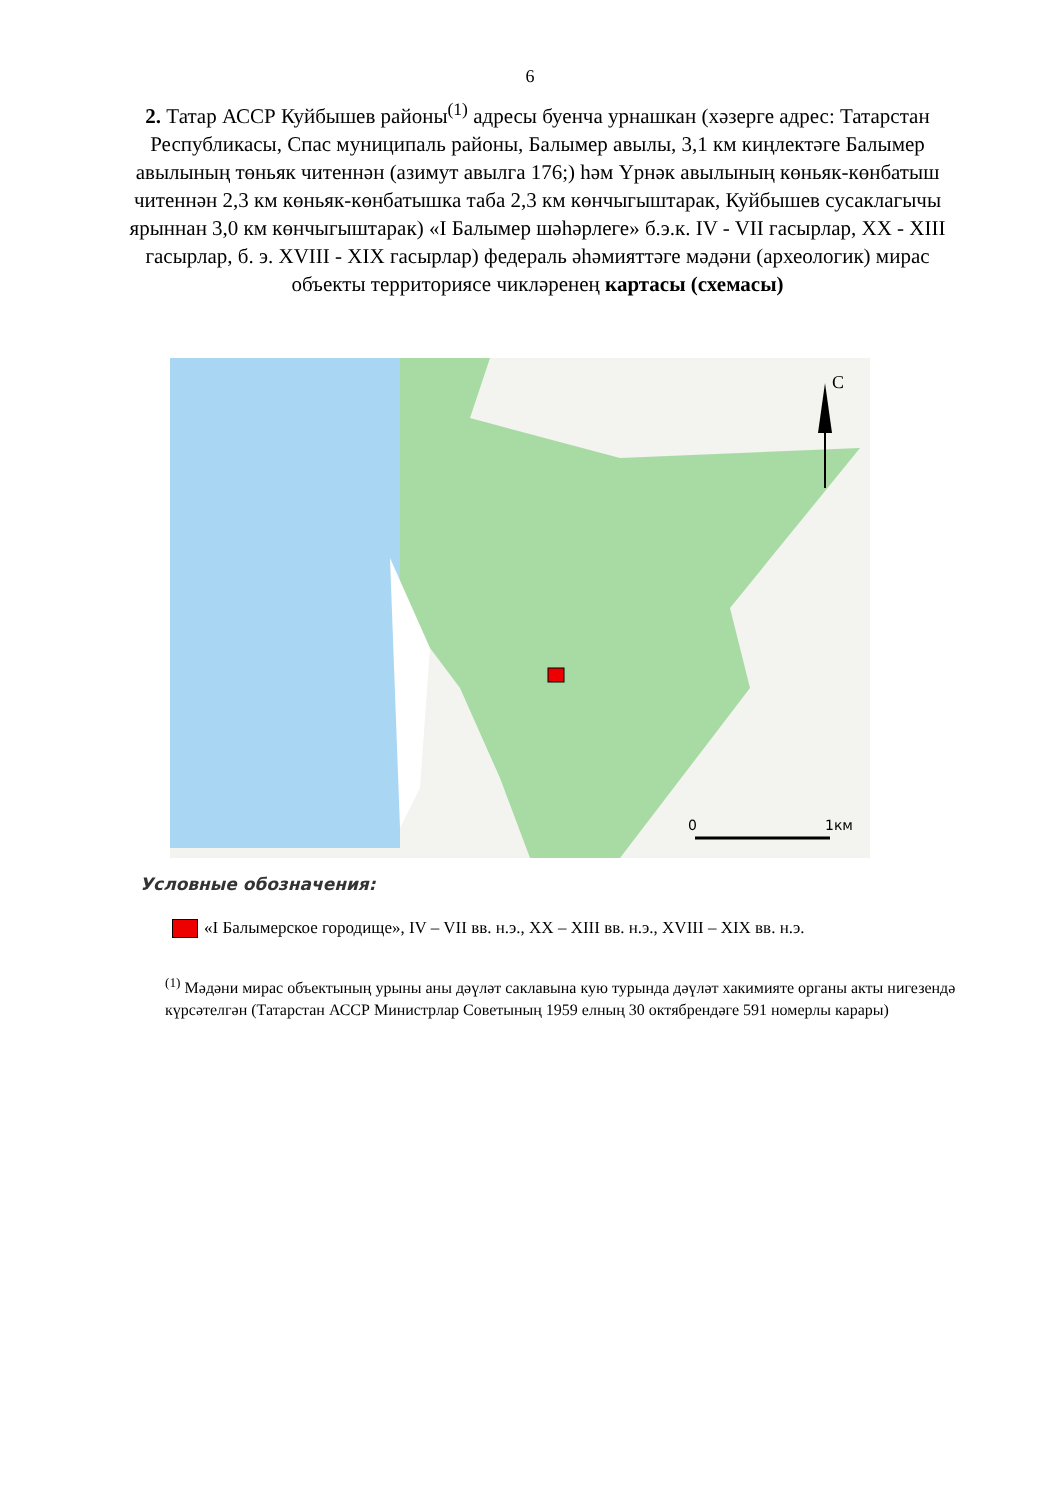6
2. Татар АССР Куйбышев районы<sup>(1)</sup> адресы буенча урнашкан (хәзерге адрес: Татарстан Республикасы, Спас муниципаль районы, Балымер авылы, 3,1 км киңлектәге Балымер авылының төньяк читеннән (азимут авылга 176;) һәм Үрнәк авылының көньяк-көнбатыш читеннән 2,3 км көньяк-көнбатышка таба 2,3 км көнчыгыштарак, Куйбышев сусаклагычы ярыннан 3,0 км көнчыгыштарак) «I Балымер шәһәрлеге» б.э.к. IV - VII гасырлар, XX - XIII гасырлар, б. э. XVIII - XIX гасырлар) федераль әһәмияттәге мәдәни (археологик) мирас объекты территориясе чикләренең картасы (схемасы)
С
0
1км
Условные обозначения:
«I Балымерское городище», IV – VII вв. н.э., XX – XIII вв. н.э., XVIII – XIX вв. н.э.
<sup>(1)</sup> Мәдәни мирас объектының урыны аны дәүләт саклавына кую турында дәүләт хакимияте органы акты нигезендә күрсәтелгән (Татарстан АССР Министрлар Советының 1959 елның 30 октябрендәге 591 номерлы карары)